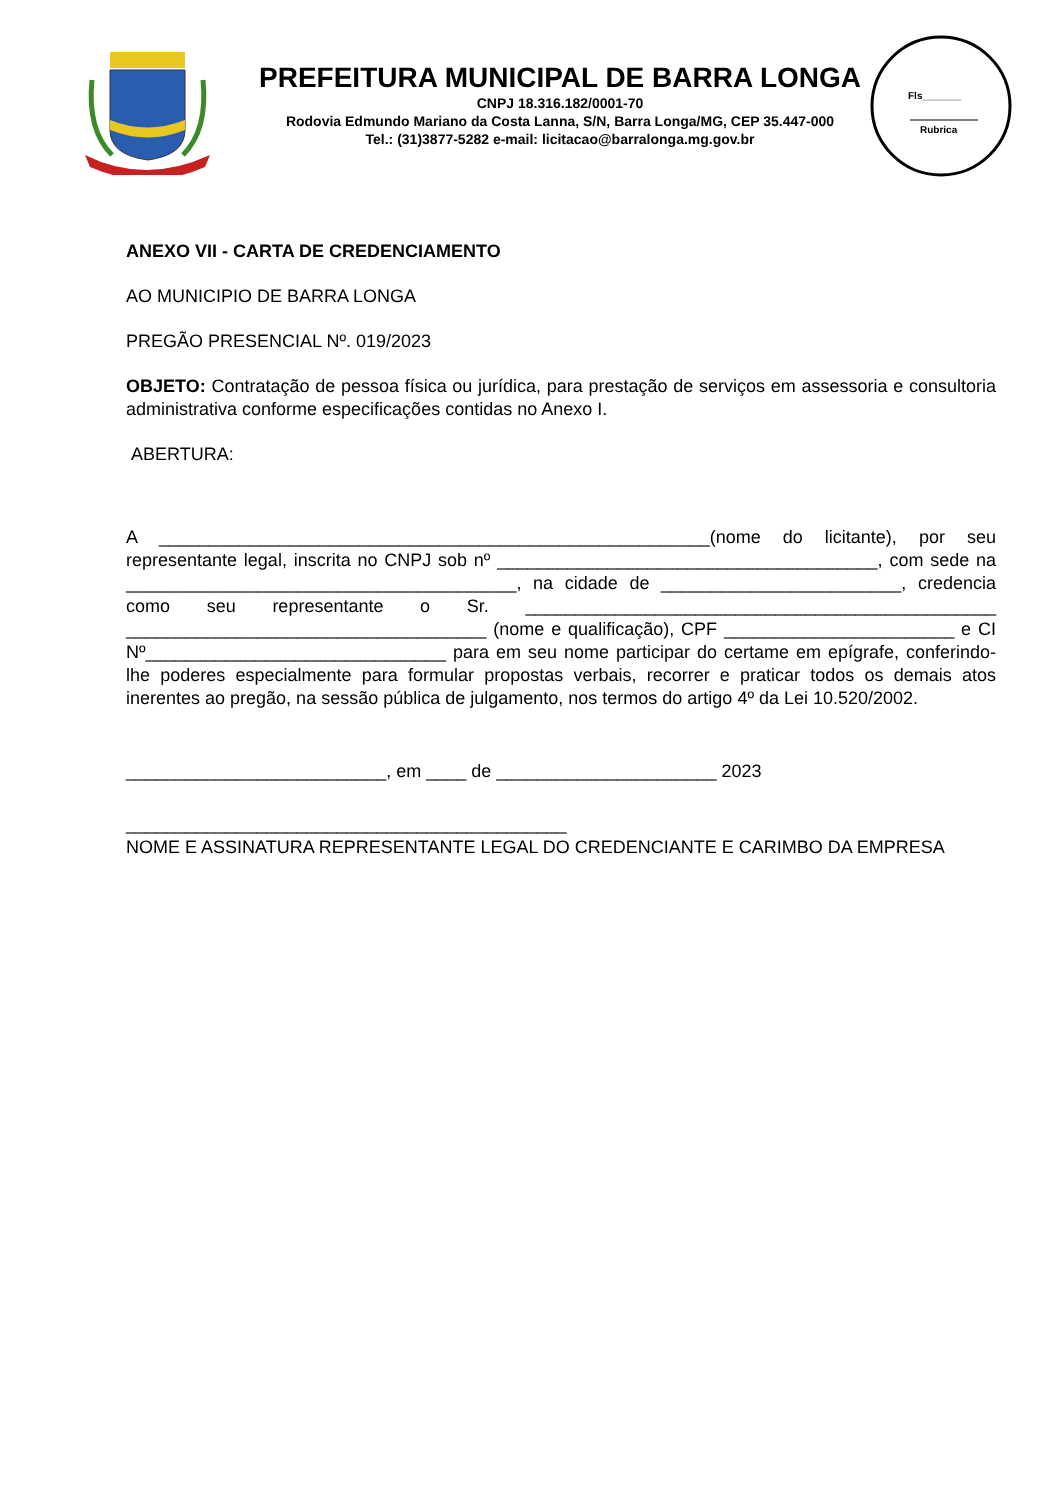PREFEITURA MUNICIPAL DE BARRA LONGA
CNPJ 18.316.182/0001-70
Rodovia Edmundo Mariano da Costa Lanna, S/N, Barra Longa/MG, CEP 35.447-000
Tel.: (31)3877-5282 e-mail: licitacao@barralonga.mg.gov.br
Fls_______
Rubrica
ANEXO VII - CARTA DE CREDENCIAMENTO
AO MUNICIPIO DE BARRA LONGA
PREGÃO PRESENCIAL Nº. 019/2023
OBJETO: Contratação de pessoa física ou jurídica, para prestação de serviços em assessoria e consultoria administrativa conforme especificações contidas no Anexo I.
ABERTURA:
A _______________________________________________________(nome do licitante), por seu representante legal, inscrita no CNPJ sob nº ______________________________________, com sede na _______________________________________, na cidade de ________________________, credencia como seu representante o Sr. _______________________________________________ ____________________________________ (nome e qualificação), CPF _______________________ e CI Nº______________________________ para em seu nome participar do certame em epígrafe, conferindo-lhe poderes especialmente para formular propostas verbais, recorrer e praticar todos os demais atos inerentes ao pregão, na sessão pública de julgamento, nos termos do artigo 4º da Lei 10.520/2002.
__________________________, em ____ de ______________________ 2023
____________________________________________
NOME E ASSINATURA REPRESENTANTE LEGAL DO CREDENCIANTE E CARIMBO DA EMPRESA